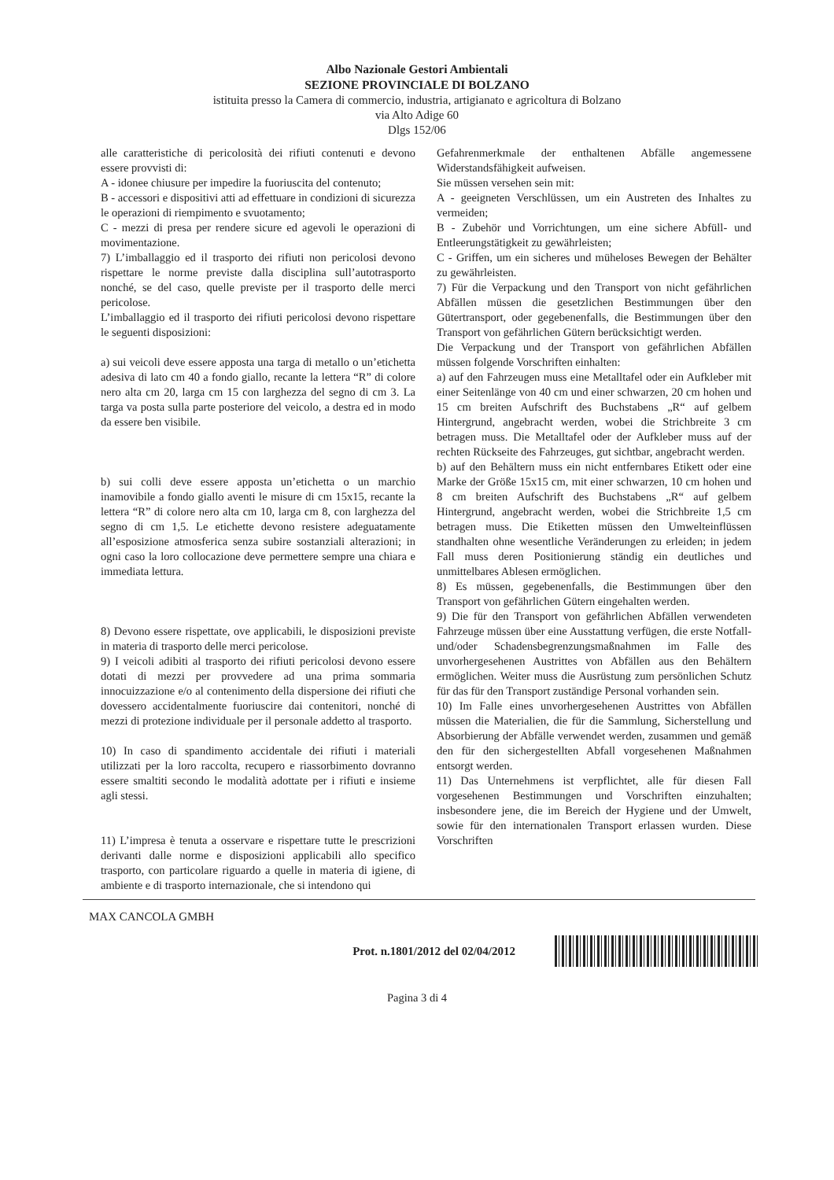Albo Nazionale Gestori Ambientali
SEZIONE PROVINCIALE DI BOLZANO
istituita presso la Camera di commercio, industria, artigianato e agricoltura di Bolzano
via Alto Adige 60
Dlgs 152/06
alle caratteristiche di pericolosità dei rifiuti contenuti e devono essere provvisti di:
A - idonee chiusure per impedire la fuoriuscita del contenuto;
B - accessori e dispositivi atti ad effettuare in condizioni di sicurezza le operazioni di riempimento e svuotamento;
C - mezzi di presa per rendere sicure ed agevoli le operazioni di movimentazione.
7) L’imballaggio ed il trasporto dei rifiuti non pericolosi devono rispettare le norme previste dalla disciplina sull’autotrasporto nonché, se del caso, quelle previste per il trasporto delle merci pericolose.
L’imballaggio ed il trasporto dei rifiuti pericolosi devono rispettare le seguenti disposizioni:
a) sui veicoli deve essere apposta una targa di metallo o un’etichetta adesiva di lato cm 40 a fondo giallo, recante la lettera “R” di colore nero alta cm 20, larga cm 15 con larghezza del segno di cm 3. La targa va posta sulla parte posteriore del veicolo, a destra ed in modo da essere ben visibile.
b) sui colli deve essere apposta un’etichetta o un marchio inamovibile a fondo giallo aventi le misure di cm 15x15, recante la lettera “R” di colore nero alta cm 10, larga cm 8, con larghezza del segno di cm 1,5. Le etichette devono resistere adeguatamente all’esposizione atmosferica senza subire sostanziali alterazioni; in ogni caso la loro collocazione deve permettere sempre una chiara e immediata lettura.
8) Devono essere rispettate, ove applicabili, le disposizioni previste in materia di trasporto delle merci pericolose.
9) I veicoli adibiti al trasporto dei rifiuti pericolosi devono essere dotati di mezzi per provvedere ad una prima sommaria innocuizzazione e/o al contenimento della dispersione dei rifiuti che dovessero accidentalmente fuoriuscire dai contenitori, nonché di mezzi di protezione individuale per il personale addetto al trasporto.
10) In caso di spandimento accidentale dei rifiuti i materiali utilizzati per la loro raccolta, recupero e riassorbimento dovranno essere smaltiti secondo le modalità adottate per i rifiuti e insieme agli stessi.
11) L’impresa è tenuta a osservare e rispettare tutte le prescrizioni derivanti dalle norme e disposizioni applicabili allo specifico trasporto, con particolare riguardo a quelle in materia di igiene, di ambiente e di trasporto internazionale, che si intendono qui
Gefahrenmerkmale der enthaltenen Abfälle angemessene Widerstandsfähigkeit aufweisen.
Sie müssen versehen sein mit:
A - geeigneten Verschlüssen, um ein Austreten des Inhaltes zu vermeiden;
B - Zubehör und Vorrichtungen, um eine sichere Abfüll- und Entleerungstätigkeit zu gewährleisten;
C - Griffen, um ein sicheres und müheloses Bewegen der Behälter zu gewährleisten.
7) Für die Verpackung und den Transport von nicht gefährlichen Abfällen müssen die gesetzlichen Bestimmungen über den Gütertransport, oder gegebenenfalls, die Bestimmungen über den Transport von gefährlichen Gütern berücksichtigt werden.
Die Verpackung und der Transport von gefährlichen Abfällen müssen folgende Vorschriften einhalten:
a) auf den Fahrzeugen muss eine Metalltafel oder ein Aufkleber mit einer Seitenlänge von 40 cm und einer schwarzen, 20 cm hohen und 15 cm breiten Aufschrift des Buchstabens „R“ auf gelbem Hintergrund, angebracht werden, wobei die Strichbreite 3 cm betragen muss. Die Metalltafel oder der Aufkleber muss auf der rechten Rückseite des Fahrzeuges, gut sichtbar, angebracht werden.
b) auf den Behältern muss ein nicht entfernbares Etikett oder eine Marke der Größe 15x15 cm, mit einer schwarzen, 10 cm hohen und 8 cm breiten Aufschrift des Buchstabens „R“ auf gelbem Hintergrund, angebracht werden, wobei die Strichbreite 1,5 cm betragen muss. Die Etiketten müssen den Umwelteinflüssen standhalten ohne wesentliche Veränderungen zu erleiden; in jedem Fall muss deren Positionierung ständig ein deutliches und unmittelbares Ablesen ermöglichen.
8) Es müssen, gegebenenfalls, die Bestimmungen über den Transport von gefährlichen Gütern eingehalten werden.
9) Die für den Transport von gefährlichen Abfällen verwendeten Fahrzeuge müssen über eine Ausstattung verfügen, die erste Notfall- und/oder Schadensbegrenzungsmaßnahmen im Falle des unvorhergesehenen Austrittes von Abfällen aus den Behältern ermöglichen. Weiter muss die Ausrüstung zum persönlichen Schutz für das für den Transport zuständige Personal vorhanden sein.
10) Im Falle eines unvorhergesehenen Austrittes von Abfällen müssen die Materialien, die für die Sammlung, Sicherstellung und Absorbierung der Abfälle verwendet werden, zusammen und gemäß den für den sichergestellten Abfall vorgesehenen Maßnahmen entsorgt werden.
11) Das Unternehmens ist verpflichtet, alle für diesen Fall vorgesehenen Bestimmungen und Vorschriften einzuhalten; insbesondere jene, die im Bereich der Hygiene und der Umwelt, sowie für den internationalen Transport erlassen wurden. Diese Vorschriften
MAX CANCOLA GMBH
Prot. n.1801/2012 del 02/04/2012
Pagina 3 di 4